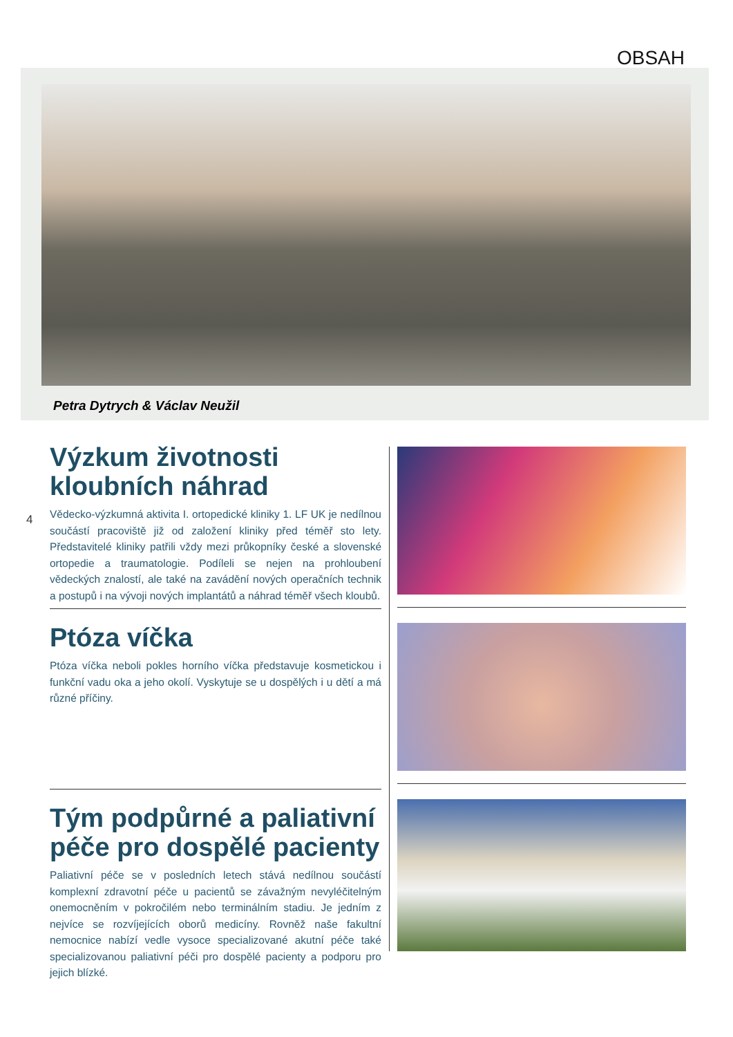OBSAH
Petra Dytrych & Václav Neužil
4
Výzkum životnosti
kloubních náhrad
Vědecko-výzkumná aktivita I. ortopedické kliniky 1. LF UK je nedílnou součástí pracoviště již od založení kliniky před téměř sto lety. Představitelé kliniky patřili vždy mezi průkopníky české a slovenské ortopedie a traumatologie. Podíleli se nejen na prohloubení vědeckých znalostí, ale také na zavádění nových operačních technik a postupů i na vývoji nových implantátů a náhrad téměř všech kloubů.
Ptóza víčka
Ptóza víčka neboli pokles horního víčka představuje kosmetickou i funkční vadu oka a jeho okolí. Vyskytuje se u dospělých i u dětí a má různé příčiny.
Tým podpůrné a paliativní péče pro dospělé pacienty
Paliativní péče se v posledních letech stává nedílnou součástí komplexní zdravotní péče u pacientů se závažným nevyléčitelným onemocněním v pokročilém nebo terminálním stadiu. Je jedním z nejvíce se rozvíjejících oborů medicíny. Rovněž naše fakultní nemocnice nabízí vedle vysoce specializované akutní péče také specializovanou paliativní péči pro dospělé pacienty a podporu pro jejich blízké.